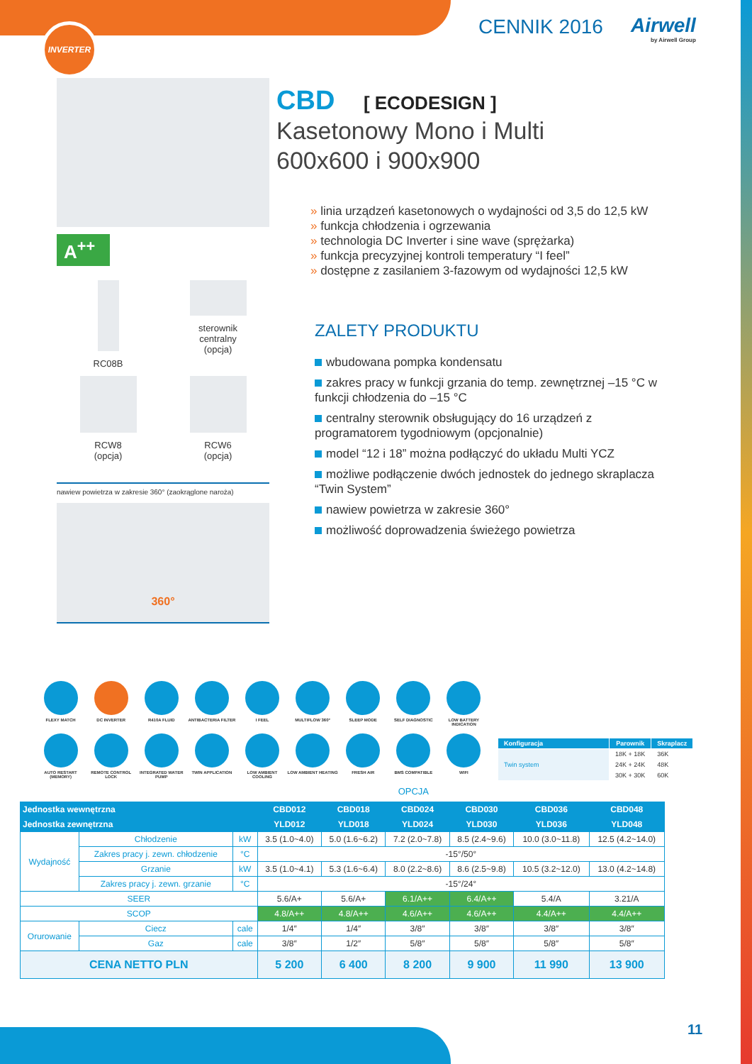INVERTER CENNIK 2016 Airwell
by Airwell Group
A<sup>++</sup>
RC08B
sterownik
centralny
(opcja)
RCW8
(opcja)
RCW6
(opcja)
nawiew powietrza w zakresie 360° (zaokrąglone naroża)
360°
CBD [ ECODESIGN ]
Kasetonowy Mono i Multi
600x600 i 900x900
linia urządzeń kasetonowych o wydajności od 3,5 do 12,5 kW
funkcja chłodzenia i ogrzewania
technologia DC Inverter i sine wave (sprężarka)
funkcja precyzyjnej kontroli temperatury “I feel”
dostępne z zasilaniem 3-fazowym od wydajności 12,5 kW
ZALETY PRODUKTU
wbudowana pompka kondensatu
zakres pracy w funkcji grzania do temp. zewnętrznej –15 °C w funkcji chłodzenia do –15 °C
centralny sterownik obsługujący do 16 urządzeń z programatorem tygodniowym (opcjonalnie)
model “12 i 18” można podłączyć do układu Multi YCZ
możliwe podłączenie dwóch jednostek do jednego skraplacza “Twin System”
nawiew powietrza w zakresie 360°
możliwość doprowadzenia świeżego powietrza
FLEXY MATCH
DC INVERTER
R410A FLUID
ANTIBACTERIA FILTER
I FEEL
MULTIFLOW 360°
SLEEP MODE
SELF DIAGNOSTIC
LOW BATTERY INDICATION
AUTO RESTART (MEMORY)
REMOTE CONTROL LOCK
INTEGRATED WATER PUMP
TWIN APPLICATION
LOW AMBIENT COOLING
LOW AMBIENT HEATING
FRESH AIR
BMS COMPATIBLE
WIFI
OPCJA
| Konfiguracja | Parownik | Skraplacz |
| --- | --- | --- |
| Twin system | 18K + 18K | 36K |
| | 24K + 24K | 48K |
| | 30K + 30K | 60K |
| Jednostka wewnętrzna | | | | CBD012 | CBD018 | CBD024 | CBD030 | CBD036 | CBD048 |
| --- | --- | --- | --- | --- | --- | --- | --- | --- | --- |
| Jednostka zewnętrzna | | | | YLD012 | YLD018 | YLD024 | YLD030 | YLD036 | YLD048 |
| Wydajność | Chłodzenie | | kW | 3.5 (1.0~4.0) | 5.0 (1.6~6.2) | 7.2 (2.0~7.8) | 8.5 (2.4~9.6) | 10.0 (3.0~11.8) | 12.5 (4.2~14.0) |
| | Zakres pracy j. zewn. chłodzenie | | °C | -15°/50° | | | | | |
| | Grzanie | | kW | 3.5 (1.0~4.1) | 5.3 (1.6~6.4) | 8.0 (2.2~8.6) | 8.6 (2.5~9.8) | 10.5 (3.2~12.0) | 13.0 (4.2~14.8) |
| | Zakres pracy j. zewn. grzanie | | °C | -15°/24° | | | | | |
| SEER | | | | 5.6/A+ | 5.6/A+ | 6.1/A++ | 6.4/A++ | 5.4/A | 3.21/A |
| SCOP | | | | 4.8/A++ | 4.8/A++ | 4.6/A++ | 4.6/A++ | 4.4/A++ | 4.4/A++ |
| Orurowanie | Ciecz | cale | | 1/4″ | 1/4″ | 3/8″ | 3/8″ | 3/8″ | 3/8″ |
| | Gaz | cale | | 3/8″ | 1/2″ | 5/8″ | 5/8″ | 5/8″ | 5/8″ |
| CENA NETTO PLN | | | | 5 200 | 6 400 | 8 200 | 9 900 | 11 990 | 13 900 |
11